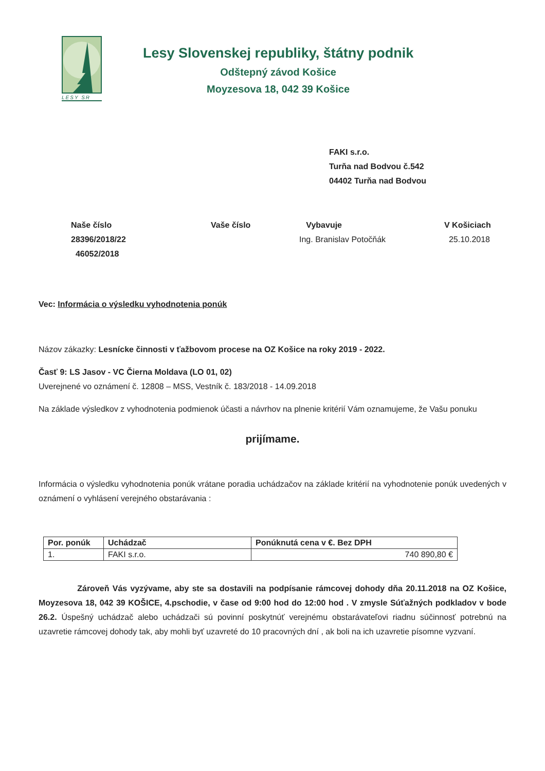LESY SR
Lesy Slovenskej republiky, štátny podnik
Odštepný závod Košice
Moyzesova 18, 042 39 Košice
FAKI s.r.o.
Turňa nad Bodvou č.542
04402 Turňa nad Bodvou
Naše číslo
28396/2018/22
46052/2018
Vaše číslo Vybavuje
Ing. Branislav Potočňák
V Košiciach
25.10.2018
Vec: Informácia o výsledku vyhodnotenia ponúk
Názov zákazky: Lesnícke činnosti v ťažbovom procese na OZ Košice na roky 2019 - 2022.
Časť 9: LS Jasov - VC Čierna Moldava (LO 01, 02)
Uverejnené vo oznámení č. 12808 – MSS, Vestník č. 183/2018 - 14.09.2018
Na základe výsledkov z vyhodnotenia podmienok účasti a návrhov na plnenie kritérií Vám oznamujeme, že Vašu ponuku
prijímame.
Informácia o výsledku vyhodnotenia ponúk vrátane poradia uchádzačov na základe kritérií na vyhodnotenie ponúk uvedených v oznámení o vyhlásení verejného obstarávania :
| Por. ponúk | Uchádzač | Ponúknutá cena v €. Bez DPH |
| --- | --- | --- |
| 1. | FAKI s.r.o. | 740 890,80 € |
Zároveň Vás vyzývame, aby ste sa dostavili na podpísanie rámcovej dohody dňa 20.11.2018 na OZ Košice, Moyzesova 18, 042 39 KOŠICE, 4.pschodie, v čase od 9:00 hod do 12:00 hod . V zmysle Súťažných podkladov v bode 26.2. Úspešný uchádzač alebo uchádzači sú povinní poskytnúť verejnému obstarávateľovi riadnu súčinnosť potrebnú na uzavretie rámcovej dohody tak, aby mohli byť uzavreté do 10 pracovných dní , ak boli na ich uzavretie písomne vyzvaní.